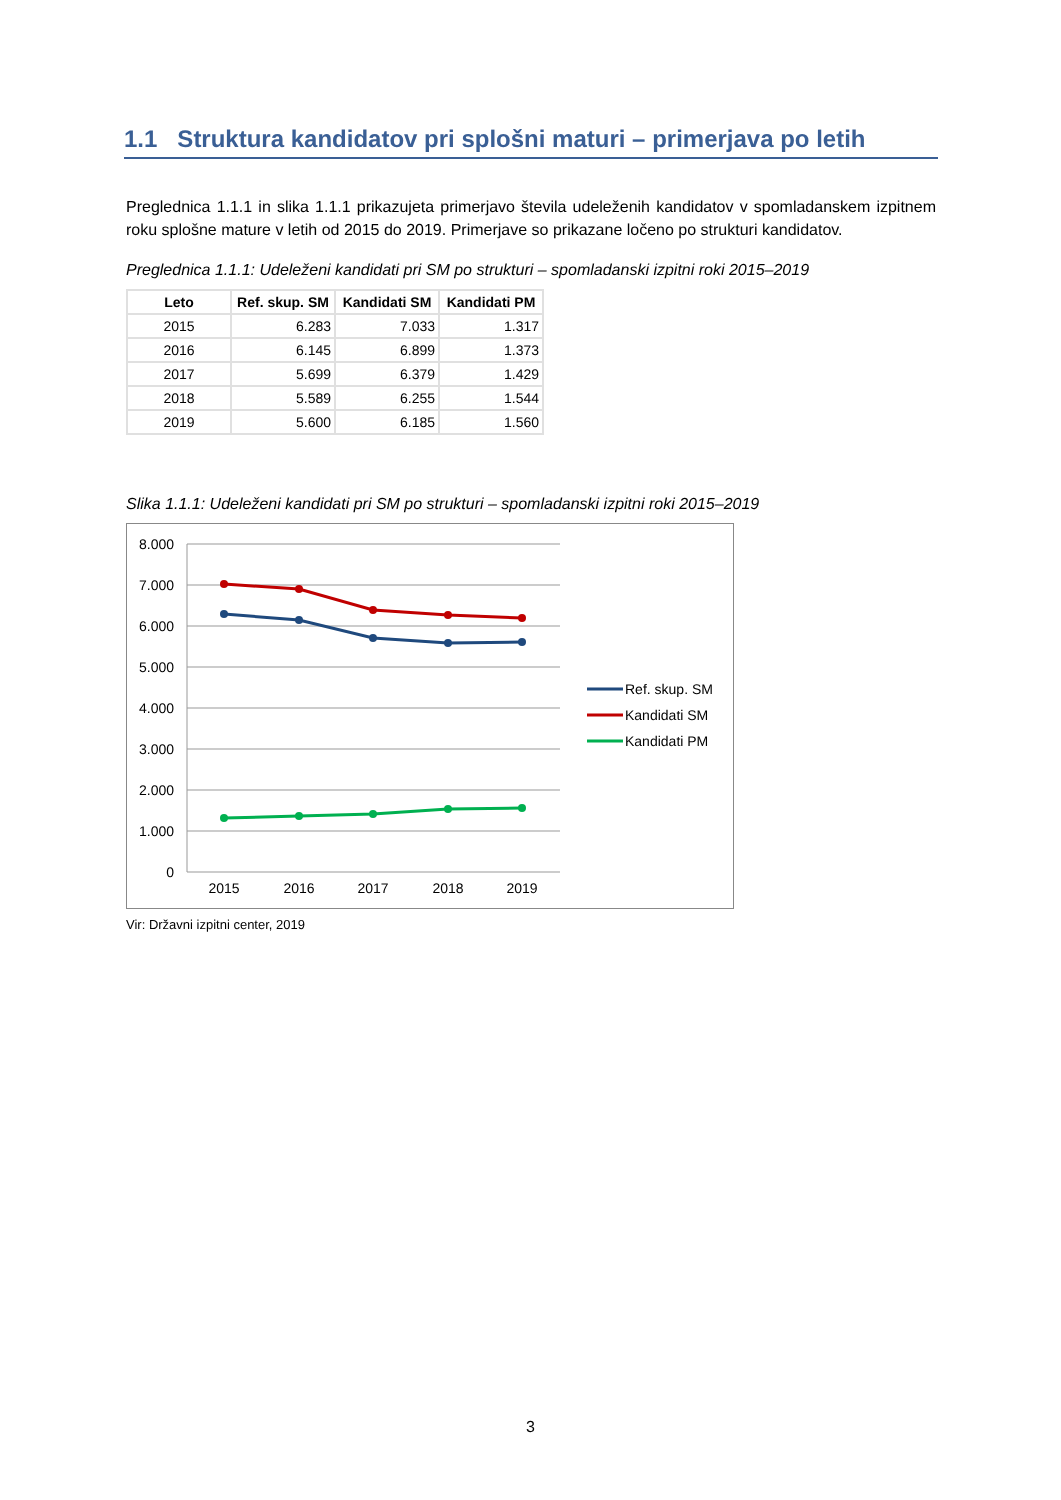1.1 Struktura kandidatov pri splošni maturi – primerjava po letih
Preglednica 1.1.1 in slika 1.1.1 prikazujeta primerjavo števila udeleženih kandidatov v spomladanskem izpitnem roku splošne mature v letih od 2015 do 2019. Primerjave so prikazane ločeno po strukturi kandidatov.
Preglednica 1.1.1: Udeleženi kandidati pri SM po strukturi – spomladanski izpitni roki 2015–2019
| Leto | Ref. skup. SM | Kandidati SM | Kandidati PM |
| --- | --- | --- | --- |
| 2015 | 6.283 | 7.033 | 1.317 |
| 2016 | 6.145 | 6.899 | 1.373 |
| 2017 | 5.699 | 6.379 | 1.429 |
| 2018 | 5.589 | 6.255 | 1.544 |
| 2019 | 5.600 | 6.185 | 1.560 |
Slika 1.1.1: Udeleženi kandidati pri SM po strukturi – spomladanski izpitni roki 2015–2019
8.000
7.000
6.000
5.000
4.000
3.000
2.000
1.000
0
2015
2016
2017
2018
2019
Ref. skup. SM
Kandidati SM
Kandidati PM
Vir: Državni izpitni center, 2019
3